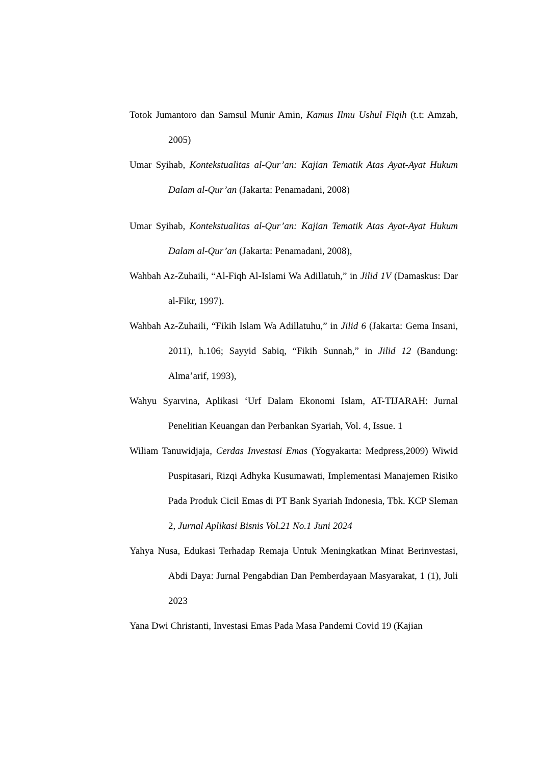Totok Jumantoro dan Samsul Munir Amin, Kamus Ilmu Ushul Fiqih (t.t: Amzah, 2005)
Umar Syihab, Kontekstualitas al-Qur’an: Kajian Tematik Atas Ayat-Ayat Hukum Dalam al-Qur’an (Jakarta: Penamadani, 2008)
Umar Syihab, Kontekstualitas al-Qur’an: Kajian Tematik Atas Ayat-Ayat Hukum Dalam al-Qur’an (Jakarta: Penamadani, 2008),
Wahbah Az-Zuhaili, “Al-Fiqh Al-Islami Wa Adillatuh,” in Jilid 1V (Damaskus: Dar al-Fikr, 1997).
Wahbah Az-Zuhaili, “Fikih Islam Wa Adillatuhu,” in Jilid 6 (Jakarta: Gema Insani, 2011), h.106; Sayyid Sabiq, “Fikih Sunnah,” in Jilid 12 (Bandung: Alma’arif, 1993),
Wahyu Syarvina, Aplikasi ‘Urf Dalam Ekonomi Islam, AT-TIJARAH: Jurnal Penelitian Keuangan dan Perbankan Syariah, Vol. 4, Issue. 1
Wiliam Tanuwidjaja, Cerdas Investasi Emas (Yogyakarta: Medpress,2009) Wiwid Puspitasari, Rizqi Adhyka Kusumawati, Implementasi Manajemen Risiko Pada Produk Cicil Emas di PT Bank Syariah Indonesia, Tbk. KCP Sleman 2, Jurnal Aplikasi Bisnis Vol.21 No.1 Juni 2024
Yahya Nusa, Edukasi Terhadap Remaja Untuk Meningkatkan Minat Berinvestasi, Abdi Daya: Jurnal Pengabdian Dan Pemberdayaan Masyarakat, 1 (1), Juli 2023
Yana Dwi Christanti, Investasi Emas Pada Masa Pandemi Covid 19 (Kajian